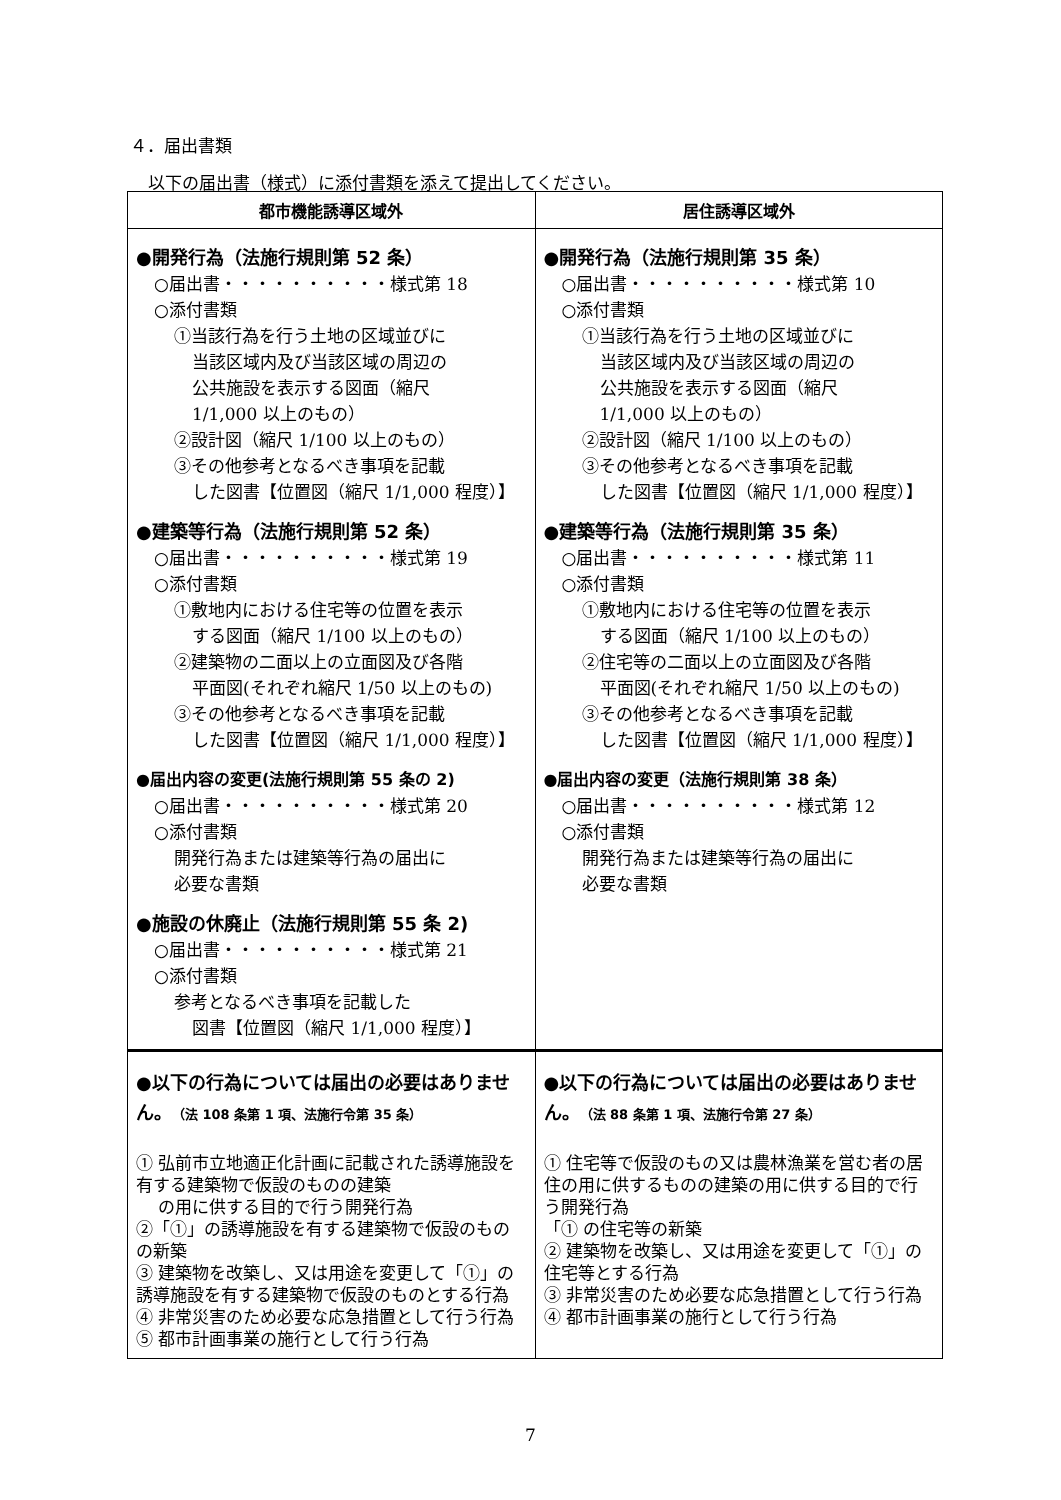４．届出書類
以下の届出書（様式）に添付書類を添えて提出してください。
| 都市機能誘導区域外 | 居住誘導区域外 |
| --- | --- |
| ●開発行為（法施行規則第 52 条） ○届出書・・・・・・・・・・様式第 18 ○添付書類 ①当該行為を行う土地の区域並びに 当該区域内及び当該区域の周辺の 公共施設を表示する図面（縮尺 1/1,000 以上のもの） ②設計図（縮尺 1/100 以上のもの） ③その他参考となるべき事項を記載 した図書【位置図（縮尺 1/1,000 程度）】 ●建築等行為（法施行規則第 52 条） ○届出書・・・・・・・・・・様式第 19 ○添付書類 ①敷地内における住宅等の位置を表示 する図面（縮尺 1/100 以上のもの） ②建築物の二面以上の立面図及び各階 平面図(それぞれ縮尺 1/50 以上のもの) ③その他参考となるべき事項を記載 した図書【位置図（縮尺 1/1,000 程度）】 ●届出内容の変更(法施行規則第 55 条の 2) ○届出書・・・・・・・・・・様式第 20 ○添付書類 開発行為または建築等行為の届出に 必要な書類 ●施設の休廃止（法施行規則第 55 条 2) ○届出書・・・・・・・・・・様式第 21 ○添付書類 参考となるべき事項を記載した 図書【位置図（縮尺 1/1,000 程度）】 | ●開発行為（法施行規則第 35 条） ○届出書・・・・・・・・・・様式第 10 ○添付書類 ①当該行為を行う土地の区域並びに 当該区域内及び当該区域の周辺の 公共施設を表示する図面（縮尺 1/1,000 以上のもの） ②設計図（縮尺 1/100 以上のもの） ③その他参考となるべき事項を記載 した図書【位置図（縮尺 1/1,000 程度）】 ●建築等行為（法施行規則第 35 条） ○届出書・・・・・・・・・・様式第 11 ○添付書類 ①敷地内における住宅等の位置を表示 する図面（縮尺 1/100 以上のもの） ②住宅等の二面以上の立面図及び各階 平面図(それぞれ縮尺 1/50 以上のもの) ③その他参考となるべき事項を記載 した図書【位置図（縮尺 1/1,000 程度）】 ●届出内容の変更（法施行規則第 38 条） ○届出書・・・・・・・・・・様式第 12 ○添付書類 開発行為または建築等行為の届出に 必要な書類 |
| ●以下の行為については届出の必要はありません。 （法 108 条第 1 項、法施行令第 35 条） ① 弘前市立地適正化計画に記載された誘導施設を有する建築物で仮設のものの建築 の用に供する目的で行う開発行為 ②「①」の誘導施設を有する建築物で仮設のものの新築 ③ 建築物を改築し、又は用途を変更して「①」の誘導施設を有する建築物で仮設のものとする行為 ④ 非常災害のため必要な応急措置として行う行為 ⑤ 都市計画事業の施行として行う行為 | ●以下の行為については届出の必要はありません。 （法 88 条第 1 項、法施行令第 27 条） ① 住宅等で仮設のもの又は農林漁業を営む者の居住の用に供するものの建築の用に供する目的で行う開発行為 「① の住宅等の新築 ② 建築物を改築し、又は用途を変更して「①」の住宅等とする行為 ③ 非常災害のため必要な応急措置として行う行為 ④ 都市計画事業の施行として行う行為 |
7